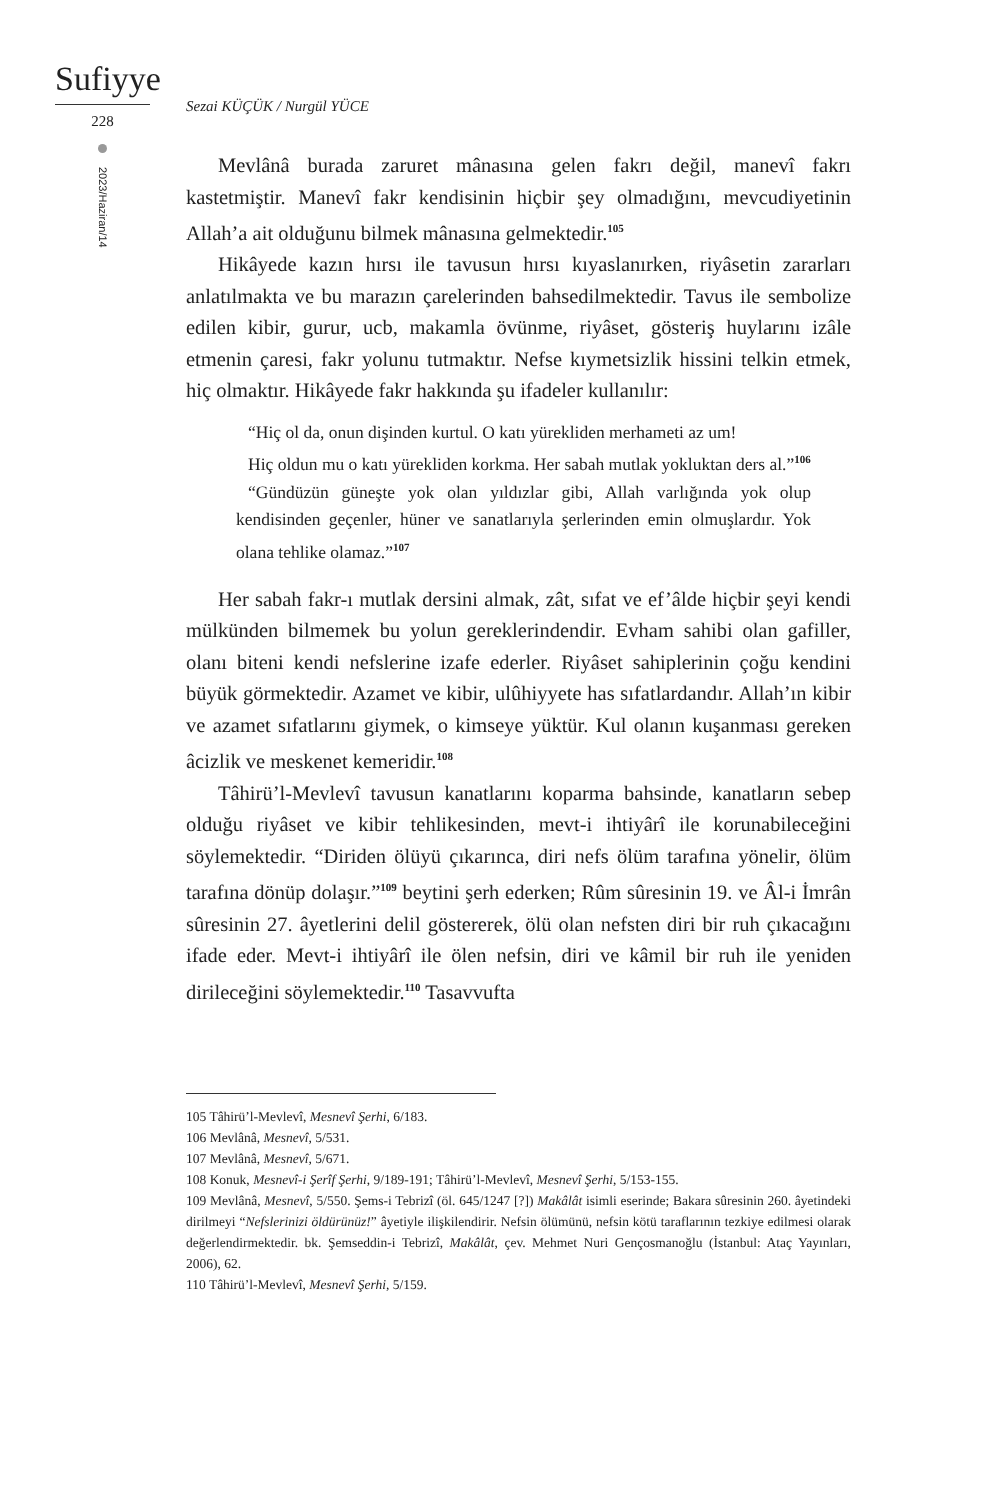Sufiyye
228
2023/Haziran/14
Sezai KÜÇÜK / Nurgül YÜCE
Mevlânâ burada zaruret mânasına gelen fakrı değil, manevî fakrı kastetmiştir. Manevî fakr kendisinin hiçbir şey olmadığını, mevcudiyetinin Allah’a ait olduğunu bilmek mânasına gelmektedir.<sup>105</sup>
Hikâyede kazın hırsı ile tavusun hırsı kıyaslanırken, riyâsetin zararları anlatılmakta ve bu marazın çarelerinden bahsedilmektedir. Tavus ile sembolize edilen kibir, gurur, ucb, makamla övünme, riyâset, gösteriş huylarını izâle etmenin çaresi, fakr yolunu tutmaktır. Nefse kıymetsizlik hissini telkin etmek, hiç olmaktır. Hikâyede fakr hakkında şu ifadeler kullanılır:
“Hiç ol da, onun dişinden kurtul. O katı yürekliden merhameti az um!
Hiç oldun mu o katı yürekliden korkma. Her sabah mutlak yokluktan ders al.”<sup>106</sup>
“Gündüzün güneşte yok olan yıldızlar gibi, Allah varlığında yok olup kendisinden geçenler, hüner ve sanatlarıyla şerlerinden emin olmuşlardır. Yok olana tehlike olamaz.”<sup>107</sup>
Her sabah fakr-ı mutlak dersini almak, zât, sıfat ve ef’âlde hiçbir şeyi kendi mülkünden bilmemek bu yolun gereklerindendir. Evham sahibi olan gafiller, olanı biteni kendi nefslerine izafe ederler. Riyâset sahiplerinin çoğu kendini büyük görmektedir. Azamet ve kibir, ulûhiyyete has sıfatlardandır. Allah’ın kibir ve azamet sıfatlarını giymek, o kimseye yüktür. Kul olanın kuşanması gereken âcizlik ve meskenet kemeridir.<sup>108</sup>
Tâhirü’l-Mevlevî tavusun kanatlarını koparma bahsinde, kanatların sebep olduğu riyâset ve kibir tehlikesinden, mevt-i ihtiyârî ile korunabileceğini söylemektedir. “Diriden ölüyü çıkarınca, diri nefs ölüm tarafına yönelir, ölüm tarafına dönüp dolaşır.”<sup>109</sup> beytini şerh ederken; Rûm sûresinin 19. ve Âl-i İmrân sûresinin 27. âyetlerini delil göstererek, ölü olan nefsten diri bir ruh çıkacağını ifade eder. Mevt-i ihtiyârî ile ölen nefsin, diri ve kâmil bir ruh ile yeniden dirileceğini söylemektedir.<sup>110</sup> Tasavvufta
105 Tâhirü’l-Mevlevî, Mesnevî Şerhi, 6/183.
106 Mevlânâ, Mesnevî, 5/531.
107 Mevlânâ, Mesnevî, 5/671.
108 Konuk, Mesnevî-i Şerîf Şerhi, 9/189-191; Tâhirü’l-Mevlevî, Mesnevî Şerhi, 5/153-155.
109 Mevlânâ, Mesnevî, 5/550. Şems-i Tebrizî (öl. 645/1247 [?]) Makâlât isimli eserinde; Bakara sûresinin 260. âyetindeki dirilmeyi “Nefslerinizi öldürünüz!” âyetiyle ilişkilendirir. Nefsin ölümünü, nefsin kötü taraflarının tezkiye edilmesi olarak değerlendirmektedir. bk. Şemseddin-i Tebrizî, Makâlât, çev. Mehmet Nuri Gençosmanoğlu (İstanbul: Ataç Yayınları, 2006), 62.
110 Tâhirü’l-Mevlevî, Mesnevî Şerhi, 5/159.